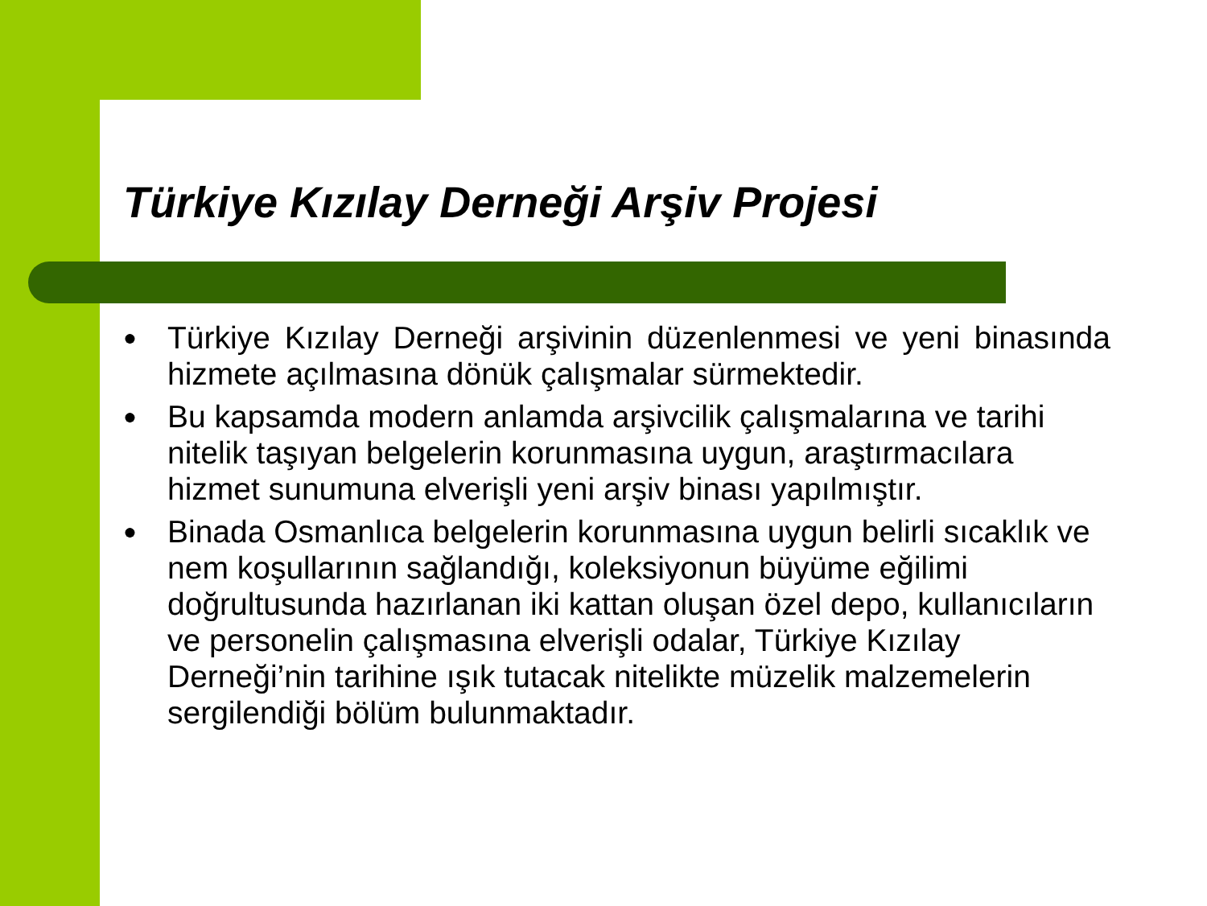Türkiye Kızılay Derneği Arşiv Projesi
● Türkiye Kızılay Derneği arşivinin düzenlenmesi ve yeni binasında hizmete açılmasına dönük çalışmalar sürmektedir.
● Bu kapsamda modern anlamda arşivcilik çalışmalarına ve tarihi nitelik taşıyan belgelerin korunmasına uygun, araştırmacılara hizmet sunumuna elverişli yeni arşiv binası yapılmıştır.
● Binada Osmanlıca belgelerin korunmasına uygun belirli sıcaklık ve nem koşullarının sağlandığı, koleksiyonun büyüme eğilimi doğrultusunda hazırlanan iki kattan oluşan özel depo, kullanıcıların ve personelin çalışmasına elverişli odalar, Türkiye Kızılay Derneği’nin tarihine ışık tutacak nitelikte müzelik malzemelerin sergilendiği bölüm bulunmaktadır.